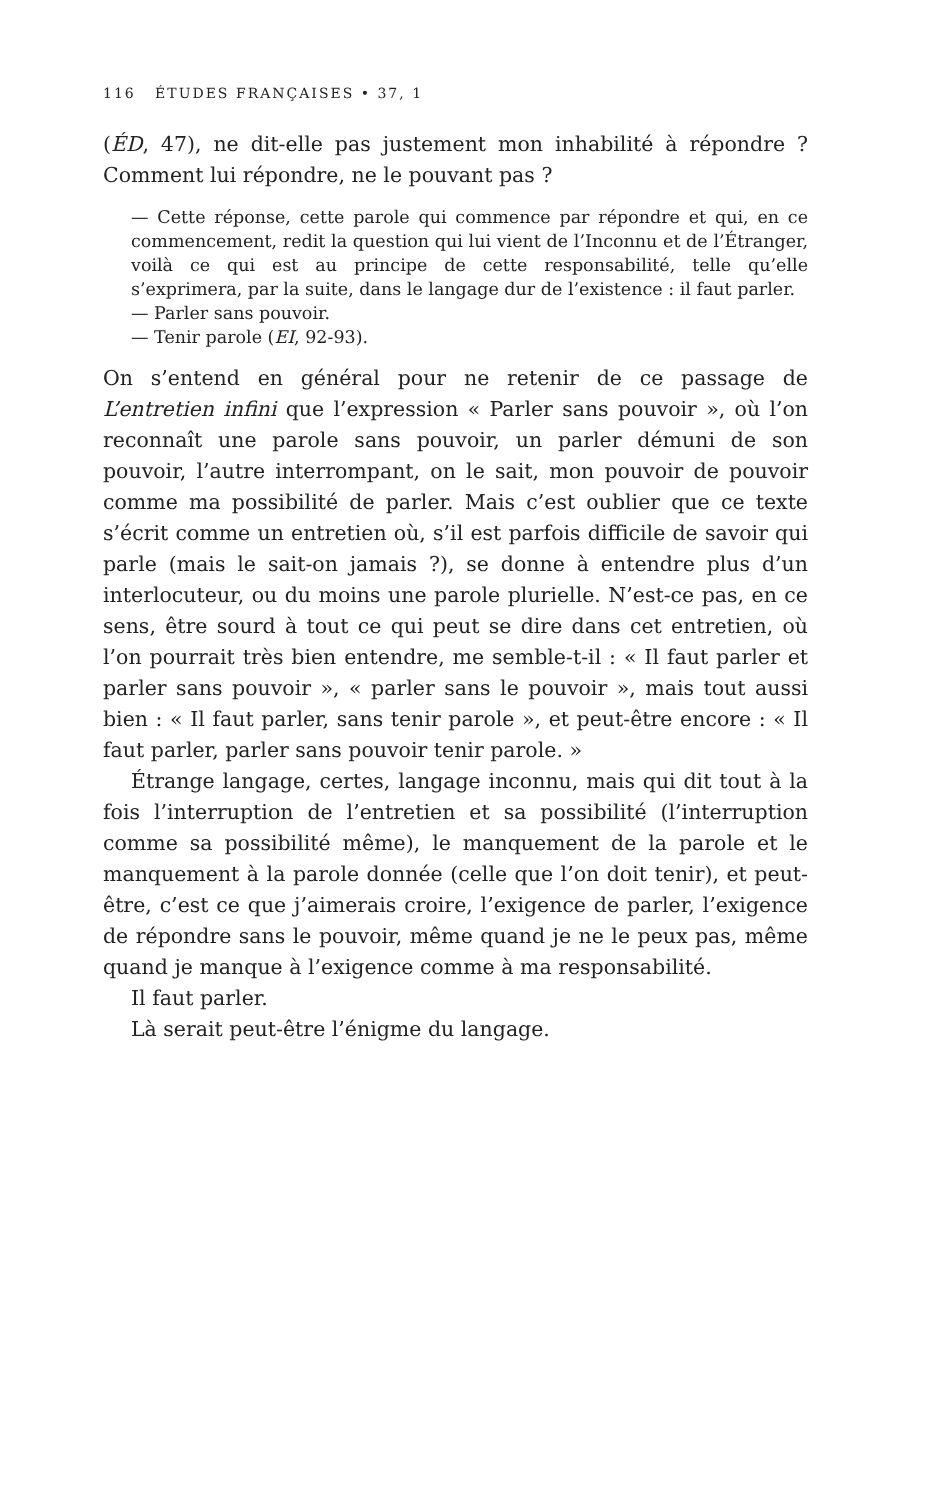116 ÉTUDES FRANÇAISES • 37, 1
(ÉD, 47), ne dit-elle pas justement mon inhabilité à répondre ? Comment lui répondre, ne le pouvant pas ?
— Cette réponse, cette parole qui commence par répondre et qui, en ce commencement, redit la question qui lui vient de l’Inconnu et de l’Étranger, voilà ce qui est au principe de cette responsabilité, telle qu’elle s’exprimera, par la suite, dans le langage dur de l’existence : il faut parler.
— Parler sans pouvoir.
— Tenir parole (EI, 92-93).
On s’entend en général pour ne retenir de ce passage de L’entretien infini que l’expression « Parler sans pouvoir », où l’on reconnaît une parole sans pouvoir, un parler démuni de son pouvoir, l’autre interrompant, on le sait, mon pouvoir de pouvoir comme ma possibilité de parler. Mais c’est oublier que ce texte s’écrit comme un entretien où, s’il est parfois difficile de savoir qui parle (mais le sait-on jamais ?), se donne à entendre plus d’un interlocuteur, ou du moins une parole plurielle. N’est-ce pas, en ce sens, être sourd à tout ce qui peut se dire dans cet entretien, où l’on pourrait très bien entendre, me semble-t-il : « Il faut parler et parler sans pouvoir », « parler sans le pouvoir », mais tout aussi bien : « Il faut parler, sans tenir parole », et peut-être encore : « Il faut parler, parler sans pouvoir tenir parole. »
Étrange langage, certes, langage inconnu, mais qui dit tout à la fois l’interruption de l’entretien et sa possibilité (l’interruption comme sa possibilité même), le manquement de la parole et le manquement à la parole donnée (celle que l’on doit tenir), et peut-être, c’est ce que j’aimerais croire, l’exigence de parler, l’exigence de répondre sans le pouvoir, même quand je ne le peux pas, même quand je manque à l’exigence comme à ma responsabilité.
Il faut parler.
Là serait peut-être l’énigme du langage.